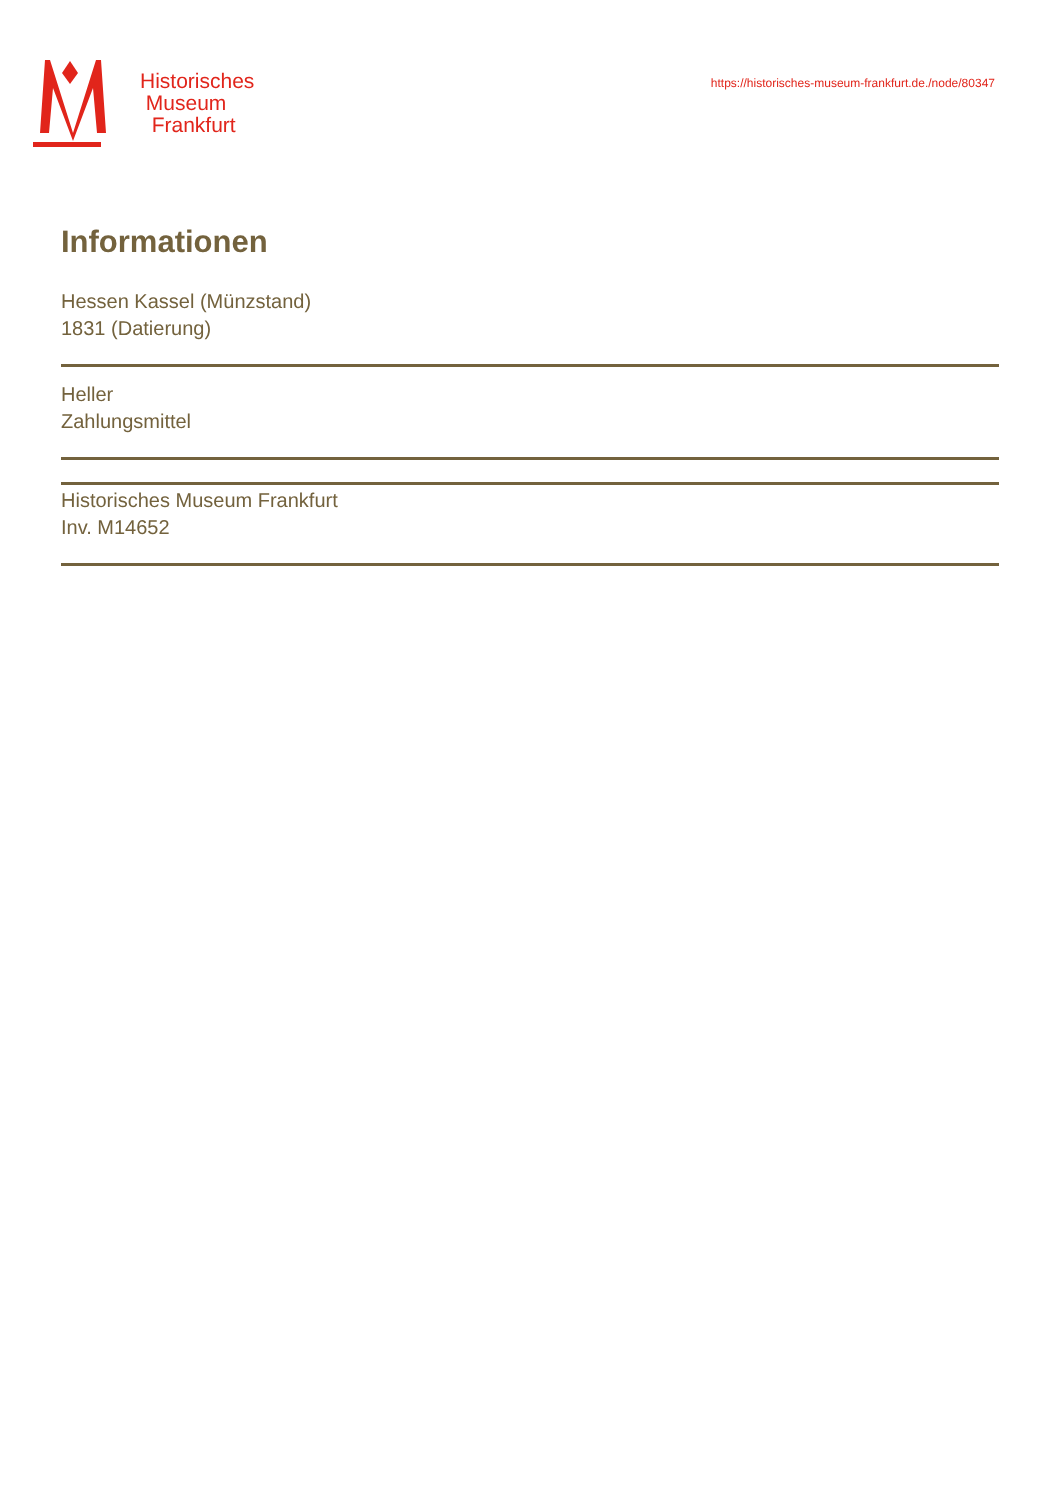Historisches
Museum
Frankfurt
https://historisches-museum-frankfurt.de./node/80347
Informationen
Hessen Kassel (Münzstand)
1831 (Datierung)
Heller
Zahlungsmittel
Historisches Museum Frankfurt
Inv. M14652